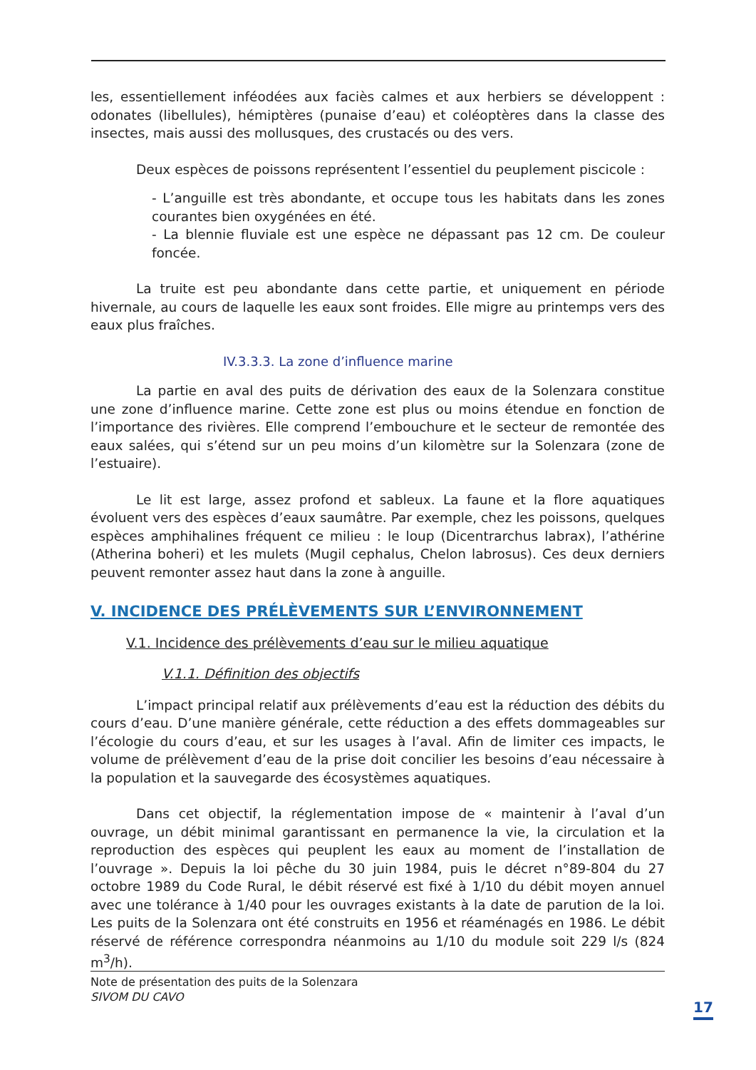les, essentiellement inféodées aux faciès calmes et aux herbiers se développent : odonates (libellules), hémiptères (punaise d’eau) et coléoptères dans la classe des insectes, mais aussi des mollusques, des crustacés ou des vers.
Deux espèces de poissons représentent l’essentiel du peuplement piscicole :
- L’anguille est très abondante, et occupe tous les habitats dans les zones courantes bien oxygénées en été.
- La blennie fluviale est une espèce ne dépassant pas 12 cm. De couleur foncée.
La truite est peu abondante dans cette partie, et uniquement en période hivernale, au cours de laquelle les eaux sont froides. Elle migre au printemps vers des eaux plus fraîches.
IV.3.3.3. La zone d’influence marine
La partie en aval des puits de dérivation des eaux de la Solenzara constitue une zone d’influence marine. Cette zone est plus ou moins étendue en fonction de l’importance des rivières. Elle comprend l’embouchure et le secteur de remontée des eaux salées, qui s’étend sur un peu moins d’un kilomètre sur la Solenzara (zone de l’estuaire).
Le lit est large, assez profond et sableux. La faune et la flore aquatiques évoluent vers des espèces d’eaux saumâtre. Par exemple, chez les poissons, quelques espèces amphihalines fréquent ce milieu : le loup (Dicentrarchus labrax), l’athérine (Atherina boheri) et les mulets (Mugil cephalus, Chelon labrosus). Ces deux derniers peuvent remonter assez haut dans la zone à anguille.
V. INCIDENCE DES PRÉLÈVEMENTS SUR L’ENVIRONNEMENT
V.1. Incidence des prélèvements d’eau sur le milieu aquatique
V.1.1. Définition des objectifs
L’impact principal relatif aux prélèvements d’eau est la réduction des débits du cours d’eau. D’une manière générale, cette réduction a des effets dommageables sur l’écologie du cours d’eau, et sur les usages à l’aval. Afin de limiter ces impacts, le volume de prélèvement d’eau de la prise doit concilier les besoins d’eau nécessaire à la population et la sauvegarde des écosystèmes aquatiques.
Dans cet objectif, la réglementation impose de « maintenir à l’aval d’un ouvrage, un débit minimal garantissant en permanence la vie, la circulation et la reproduction des espèces qui peuplent les eaux au moment de l’installation de l’ouvrage ». Depuis la loi pêche du 30 juin 1984, puis le décret n°89-804 du 27 octobre 1989 du Code Rural, le débit réservé est fixé à 1/10 du débit moyen annuel avec une tolérance à 1/40 pour les ouvrages existants à la date de parution de la loi. Les puits de la Solenzara ont été construits en 1956 et réaménagés en 1986. Le débit réservé de référence correspondra néanmoins au 1/10 du module soit 229 l/s (824 m<sup>3</sup>/h).
Note de présentation des puits de la Solenzara
SIVOM DU CAVO
17